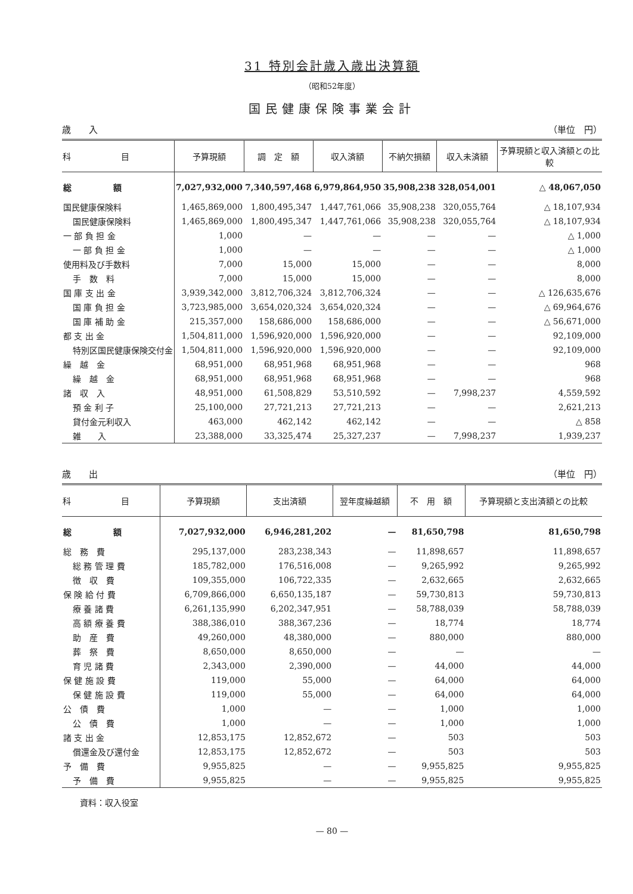31 特別会計歳入歳出決算額
（昭和52年度）
国民健康保険事業会計
歳　　入 （単位　円）
| 科 目 | 予算現額 | 調 定 額 | 収入済額 | 不納欠損額 | 収入未済額 | 予算現額と収入済額との比較 |
| --- | --- | --- | --- | --- | --- | --- |
| 総 額 | 7,027,932,000 | 7,340,597,468 | 6,979,864,950 | 35,908,238 | 328,054,001 | △ 48,067,050 |
| 国民健康保険料 | 1,465,869,000 | 1,800,495,347 | 1,447,761,066 | 35,908,238 | 320,055,764 | △ 18,107,934 |
| 国民健康保険料 | 1,465,869,000 | 1,800,495,347 | 1,447,761,066 | 35,908,238 | 320,055,764 | △ 18,107,934 |
| 一 部 負 担 金 | 1,000 | — | — | — | — | △ 1,000 |
| 一 部 負 担 金 | 1,000 | — | — | — | — | △ 1,000 |
| 使用料及び手数料 | 7,000 | 15,000 | 15,000 | — | — | 8,000 |
| 手 数 料 | 7,000 | 15,000 | 15,000 | — | — | 8,000 |
| 国 庫 支 出 金 | 3,939,342,000 | 3,812,706,324 | 3,812,706,324 | — | — | △ 126,635,676 |
| 国 庫 負 担 金 | 3,723,985,000 | 3,654,020,324 | 3,654,020,324 | — | — | △ 69,964,676 |
| 国 庫 補 助 金 | 215,357,000 | 158,686,000 | 158,686,000 | — | — | △ 56,671,000 |
| 都 支 出 金 | 1,504,811,000 | 1,596,920,000 | 1,596,920,000 | — | — | 92,109,000 |
| 特別区国民健康保険交付金 | 1,504,811,000 | 1,596,920,000 | 1,596,920,000 | — | — | 92,109,000 |
| 繰 越 金 | 68,951,000 | 68,951,968 | 68,951,968 | — | — | 968 |
| 繰 越 金 | 68,951,000 | 68,951,968 | 68,951,968 | — | — | 968 |
| 諸 収 入 | 48,951,000 | 61,508,829 | 53,510,592 | — | 7,998,237 | 4,559,592 |
| 預 金 利 子 | 25,100,000 | 27,721,213 | 27,721,213 | — | — | 2,621,213 |
| 貸付金元利収入 | 463,000 | 462,142 | 462,142 | — | — | △ 858 |
| 雑 入 | 23,388,000 | 33,325,474 | 25,327,237 | — | 7,998,237 | 1,939,237 |
歳　　出 （単位　円）
| 科 目 | 予算現額 | 支出済額 | 翌年度繰越額 | 不 用 額 | 予算現額と支出済額との比較 |
| --- | --- | --- | --- | --- | --- |
| 総 額 | 7,027,932,000 | 6,946,281,202 | — | 81,650,798 | 81,650,798 |
| 総 務 費 | 295,137,000 | 283,238,343 | — | 11,898,657 | 11,898,657 |
| 総 務 管 理 費 | 185,782,000 | 176,516,008 | — | 9,265,992 | 9,265,992 |
| 徴 収 費 | 109,355,000 | 106,722,335 | — | 2,632,665 | 2,632,665 |
| 保 険 給 付 費 | 6,709,866,000 | 6,650,135,187 | — | 59,730,813 | 59,730,813 |
| 療 養 諸 費 | 6,261,135,990 | 6,202,347,951 | — | 58,788,039 | 58,788,039 |
| 高 額 療 養 費 | 388,386,010 | 388,367,236 | — | 18,774 | 18,774 |
| 助 産 費 | 49,260,000 | 48,380,000 | — | 880,000 | 880,000 |
| 葬 祭 費 | 8,650,000 | 8,650,000 | — | — | — |
| 育 児 諸 費 | 2,343,000 | 2,390,000 | — | 44,000 | 44,000 |
| 保 健 施 設 費 | 119,000 | 55,000 | — | 64,000 | 64,000 |
| 保 健 施 設 費 | 119,000 | 55,000 | — | 64,000 | 64,000 |
| 公 債 費 | 1,000 | — | — | 1,000 | 1,000 |
| 公 債 費 | 1,000 | — | — | 1,000 | 1,000 |
| 諸 支 出 金 | 12,853,175 | 12,852,672 | — | 503 | 503 |
| 償還金及び還付金 | 12,853,175 | 12,852,672 | — | 503 | 503 |
| 予 備 費 | 9,955,825 | — | — | 9,955,825 | 9,955,825 |
| 予 備 費 | 9,955,825 | — | — | 9,955,825 | 9,955,825 |
資料：収入役室
— 80 —